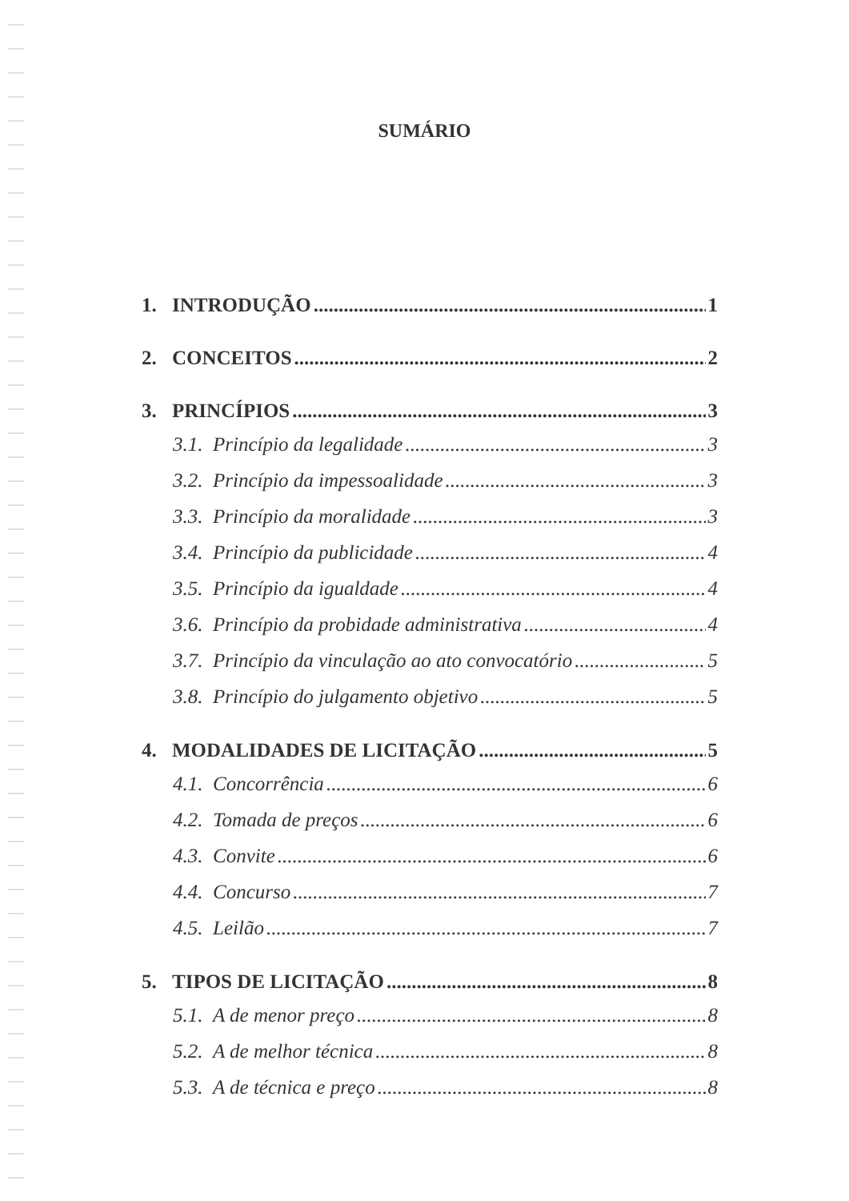SUMÁRIO
1. INTRODUÇÃO 1
2. CONCEITOS 2
3. PRINCÍPIOS 3
3.1. Princípio da legalidade 3
3.2. Princípio da impessoalidade 3
3.3. Princípio da moralidade 3
3.4. Princípio da publicidade 4
3.5. Princípio da igualdade 4
3.6. Princípio da probidade administrativa 4
3.7. Princípio da vinculação ao ato convocatório 5
3.8. Princípio do julgamento objetivo 5
4. MODALIDADES DE LICITAÇÃO 5
4.1. Concorrência 6
4.2. Tomada de preços 6
4.3. Convite 6
4.4. Concurso 7
4.5. Leilão 7
5. TIPOS DE LICITAÇÃO 8
5.1. A de menor preço 8
5.2. A de melhor técnica 8
5.3. A de técnica e preço 8